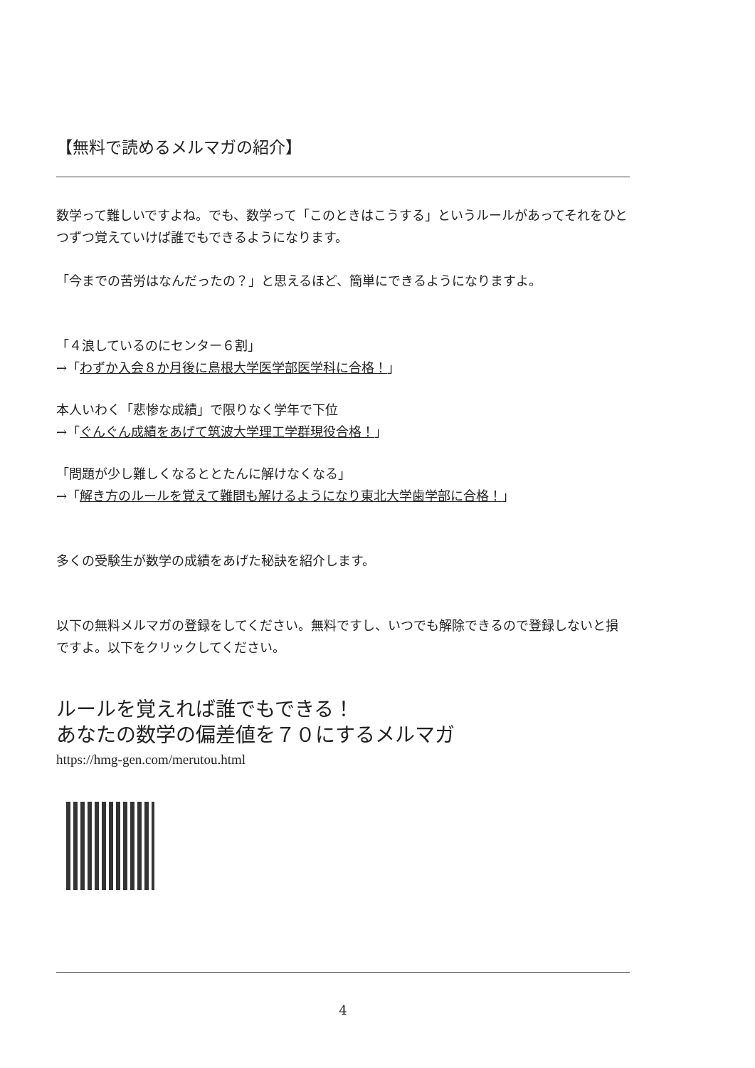【無料で読めるメルマガの紹介】
数学って難しいですよね。でも、数学って「このときはこうする」というルールがあってそれをひとつずつ覚えていけば誰でもできるようになります。
「今までの苦労はなんだったの？」と思えるほど、簡単にできるようになりますよ。
「４浪しているのにセンター６割」
→「わずか入会８か月後に島根大学医学部医学科に合格！」
本人いわく「悲惨な成績」で限りなく学年で下位
→「ぐんぐん成績をあげて筑波大学理工学群現役合格！」
「問題が少し難しくなるととたんに解けなくなる」
→「解き方のルールを覚えて難問も解けるようになり東北大学歯学部に合格！」
多くの受験生が数学の成績をあげた秘訣を紹介します。
以下の無料メルマガの登録をしてください。無料ですし、いつでも解除できるので登録しないと損ですよ。以下をクリックしてください。
ルールを覚えれば誰でもできる！
あなたの数学の偏差値を７０にするメルマガ
https://hmg-gen.com/merutou.html
4